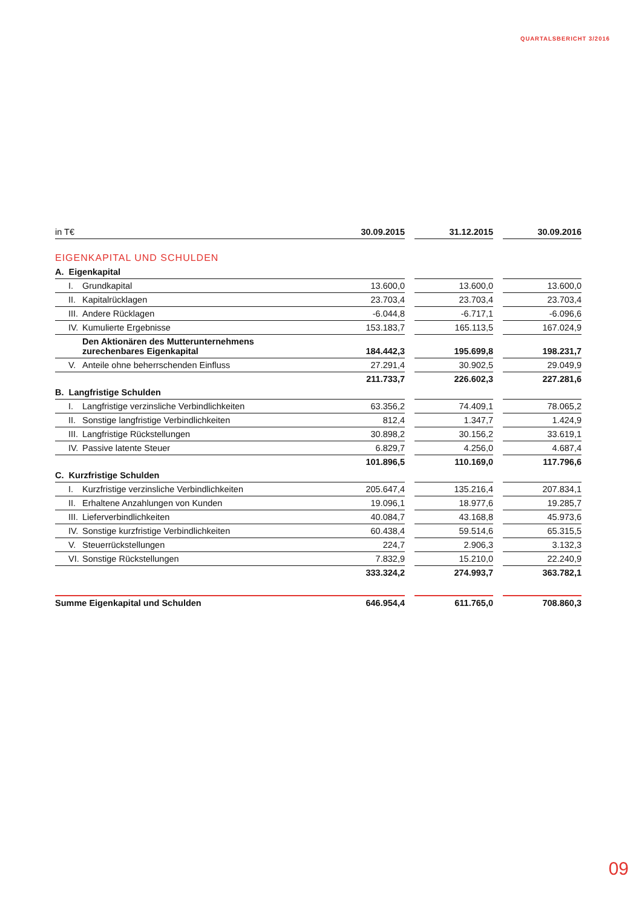QUARTALSBERICHT 3/2016
| in T€ | 30.09.2015 | | 31.12.2015 | | 30.09.2016 |
| EIGENKAPITAL UND SCHULDEN | | | | | |
| A. Eigenkapital | | | | | |
| I. Grundkapital | 13.600,0 | | 13.600,0 | | 13.600,0 |
| II. Kapitalrücklagen | 23.703,4 | | 23.703,4 | | 23.703,4 |
| III. Andere Rücklagen | -6.044,8 | | -6.717,1 | | -6.096,6 |
| IV. Kumulierte Ergebnisse | 153.183,7 | | 165.113,5 | | 167.024,9 |
| Den Aktionären des Mutterunternehmens zurechenbares Eigenkapital | 184.442,3 | | 195.699,8 | | 198.231,7 |
| V. Anteile ohne beherrschenden Einfluss | 27.291,4 | | 30.902,5 | | 29.049,9 |
| | 211.733,7 | | 226.602,3 | | 227.281,6 |
| B. Langfristige Schulden | | | | | |
| I. Langfristige verzinsliche Verbindlichkeiten | 63.356,2 | | 74.409,1 | | 78.065,2 |
| II. Sonstige langfristige Verbindlichkeiten | 812,4 | | 1.347,7 | | 1.424,9 |
| III. Langfristige Rückstellungen | 30.898,2 | | 30.156,2 | | 33.619,1 |
| IV. Passive latente Steuer | 6.829,7 | | 4.256,0 | | 4.687,4 |
| | 101.896,5 | | 110.169,0 | | 117.796,6 |
| C. Kurzfristige Schulden | | | | | |
| I. Kurzfristige verzinsliche Verbindlichkeiten | 205.647,4 | | 135.216,4 | | 207.834,1 |
| II. Erhaltene Anzahlungen von Kunden | 19.096,1 | | 18.977,6 | | 19.285,7 |
| III. Lieferverbindlichkeiten | 40.084,7 | | 43.168,8 | | 45.973,6 |
| IV. Sonstige kurzfristige Verbindlichkeiten | 60.438,4 | | 59.514,6 | | 65.315,5 |
| V. Steuerrückstellungen | 224,7 | | 2.906,3 | | 3.132,3 |
| VI. Sonstige Rückstellungen | 7.832,9 | | 15.210,0 | | 22.240,9 |
| | 333.324,2 | | 274.993,7 | | 363.782,1 |
| Summe Eigenkapital und Schulden | 646.954,4 | | 611.765,0 | | 708.860,3 |
09